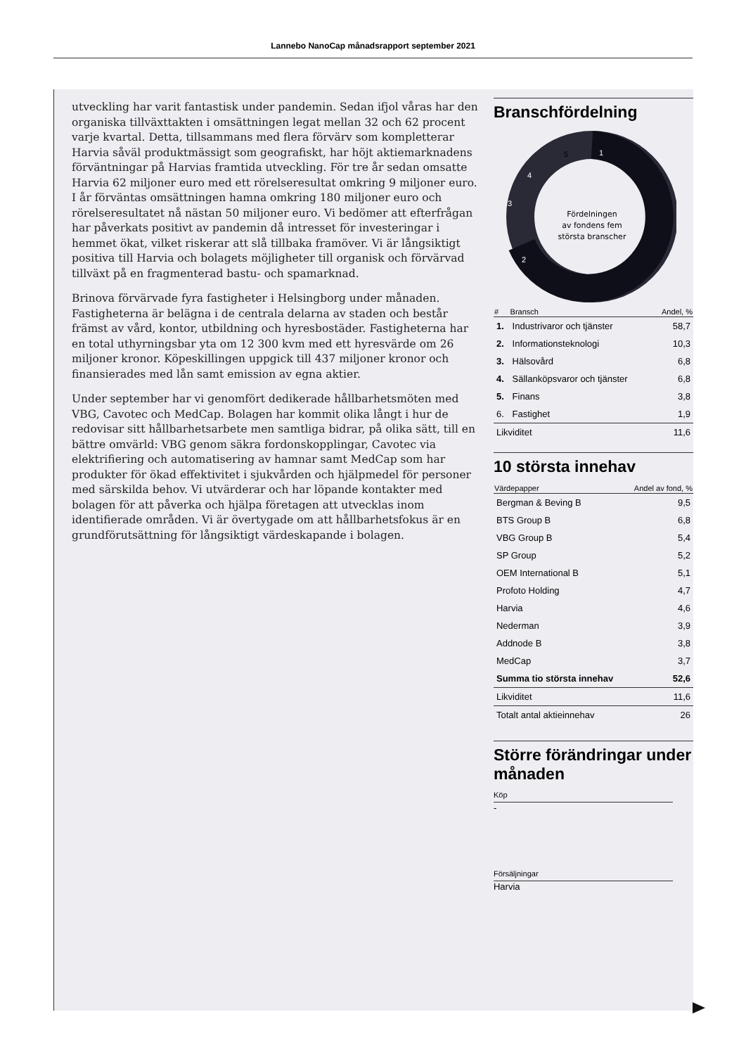Lannebo NanoCap månadsrapport september 2021
utveckling har varit fantastisk under pandemin. Sedan ifjol våras har den organiska tillväxttakten i omsättningen legat mellan 32 och 62 procent varje kvartal. Detta, tillsammans med flera förvärv som kompletterar Harvia såväl produktmässigt som geografiskt, har höjt aktiemarknadens förväntningar på Harvias framtida utveckling. För tre år sedan omsatte Harvia 62 miljoner euro med ett rörelseresultat omkring 9 miljoner euro. I år förväntas omsättningen hamna omkring 180 miljoner euro och rörelseresultatet nå nästan 50 miljoner euro. Vi bedömer att efterfrågan har påverkats positivt av pandemin då intresset för investeringar i hemmet ökat, vilket riskerar att slå tillbaka framöver. Vi är långsiktigt positiva till Harvia och bolagets möjligheter till organisk och förvärvad tillväxt på en fragmenterad bastu- och spamarknad.
Brinova förvärvade fyra fastigheter i Helsingborg under månaden. Fastigheterna är belägna i de centrala delarna av staden och består främst av vård, kontor, utbildning och hyresbostäder. Fastigheterna har en total uthyrningsbar yta om 12 300 kvm med ett hyresvärde om 26 miljoner kronor. Köpeskillingen uppgick till 437 miljoner kronor och finansierades med lån samt emission av egna aktier.
Under september har vi genomfört dedikerade hållbarhetsmöten med VBG, Cavotec och MedCap. Bolagen har kommit olika långt i hur de redovisar sitt hållbarhetsarbete men samtliga bidrar, på olika sätt, till en bättre omvärld: VBG genom säkra fordonskopplingar, Cavotec via elektrifiering och automatisering av hamnar samt MedCap som har produkter för ökad effektivitet i sjukvården och hjälpmedel för personer med särskilda behov. Vi utvärderar och har löpande kontakter med bolagen för att påverka och hjälpa företagen att utvecklas inom identifierade områden. Vi är övertygade om att hållbarhetsfokus är en grundförutsättning för långsiktigt värdeskapande i bolagen.
Branschfördelning
Fördelningen
av fondens fem
största branscher
1
2
3
4
5
| # | Bransch | Andel, % |
| --- | --- | --- |
| 1. | Industrivaror och tjänster | 58,7 |
| 2. | Informationsteknologi | 10,3 |
| 3. | Hälsovård | 6,8 |
| 4. | Sällanköpsvaror och tjänster | 6,8 |
| 5. | Finans | 3,8 |
| 6. | Fastighet | 1,9 |
| Likviditet | | 11,6 |
10 största innehav
| Värdepapper | Andel av fond, % |
| --- | --- |
| Bergman & Beving B | 9,5 |
| BTS Group B | 6,8 |
| VBG Group B | 5,4 |
| SP Group | 5,2 |
| OEM International B | 5,1 |
| Profoto Holding | 4,7 |
| Harvia | 4,6 |
| Nederman | 3,9 |
| Addnode B | 3,8 |
| MedCap | 3,7 |
| Summa tio största innehav | 52,6 |
| Likviditet | 11,6 |
| Totalt antal aktieinnehav | 26 |
Större förändringar under månaden
Köp
-
Försäljningar
Harvia